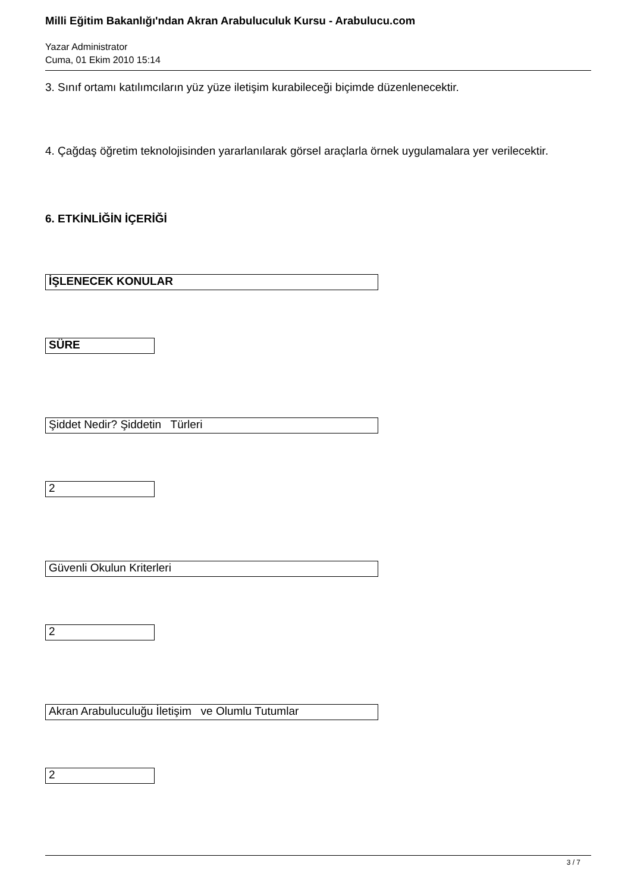Milli Eğitim Bakanlığı'ndan Akran Arabuluculuk Kursu - Arabulucu.com
Yazar Administrator
Cuma, 01 Ekim 2010 15:14
3. Sınıf ortamı katılımcıların yüz yüze iletişim kurabileceği biçimde düzenlenecektir.
4. Çağdaş öğretim teknolojisinden yararlanılarak görsel araçlarla örnek uygulamalara yer verilecektir.
6. ETKİNLİĞİN İÇERİĞİ
| İŞLENECEK KONULAR |
| SÜRE |
| Şiddet Nedir? Şiddetin Türleri |
| 2 |
| Güvenli Okulun Kriterleri |
| 2 |
| Akran Arabuluculuğu İletişim ve Olumlu Tutumlar |
| 2 |
3 / 7